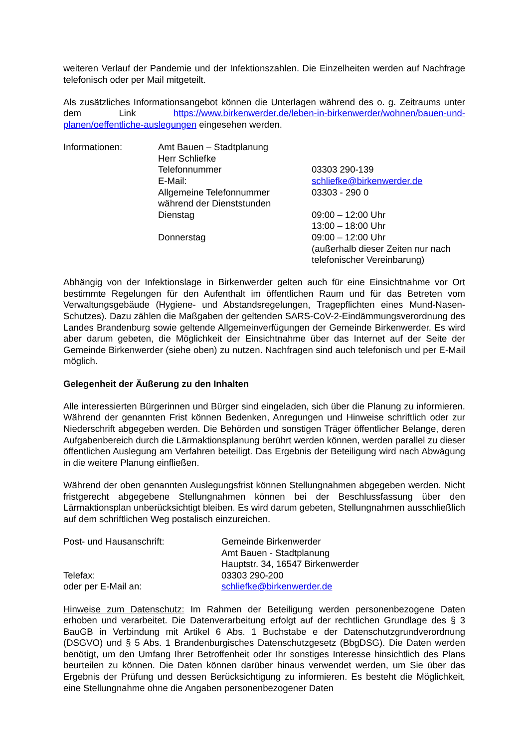weiteren Verlauf der Pandemie und der Infektionszahlen. Die Einzelheiten werden auf Nachfrage telefonisch oder per Mail mitgeteilt.
Als zusätzliches Informationsangebot können die Unterlagen während des o. g. Zeitraums unter dem Link https://www.birkenwerder.de/leben-in-birkenwerder/wohnen/bauen-und-planen/oeffentliche-auslegungen eingesehen werden.
| Informationen: | Amt Bauen – Stadtplanung | |
| | Herr Schliefke | |
| | Telefonnummer | 03303 290-139 |
| | E-Mail: | schliefke@birkenwerder.de |
| | Allgemeine Telefonnummer während der Dienststunden | 03303 - 290 0 |
| | Dienstag | 09:00 – 12:00 Uhr 13:00 – 18:00 Uhr |
| | Donnerstag | 09:00 – 12:00 Uhr (außerhalb dieser Zeiten nur nach telefonischer Vereinbarung) |
Abhängig von der Infektionslage in Birkenwerder gelten auch für eine Einsichtnahme vor Ort bestimmte Regelungen für den Aufenthalt im öffentlichen Raum und für das Betreten vom Verwaltungsgebäude (Hygiene- und Abstandsregelungen, Tragepflichten eines Mund-Nasen-Schutzes). Dazu zählen die Maßgaben der geltenden SARS-CoV-2-Eindämmungsverordnung des Landes Brandenburg sowie geltende Allgemeinverfügungen der Gemeinde Birkenwerder. Es wird aber darum gebeten, die Möglichkeit der Einsichtnahme über das Internet auf der Seite der Gemeinde Birkenwerder (siehe oben) zu nutzen. Nachfragen sind auch telefonisch und per E-Mail möglich.
Gelegenheit der Äußerung zu den Inhalten
Alle interessierten Bürgerinnen und Bürger sind eingeladen, sich über die Planung zu informieren. Während der genannten Frist können Bedenken, Anregungen und Hinweise schriftlich oder zur Niederschrift abgegeben werden. Die Behörden und sonstigen Träger öffentlicher Belange, deren Aufgabenbereich durch die Lärmaktionsplanung berührt werden können, werden parallel zu dieser öffentlichen Auslegung am Verfahren beteiligt. Das Ergebnis der Beteiligung wird nach Abwägung in die weitere Planung einfließen.
Während der oben genannten Auslegungsfrist können Stellungnahmen abgegeben werden. Nicht fristgerecht abgegebene Stellungnahmen können bei der Beschlussfassung über den Lärmaktionsplan unberücksichtigt bleiben. Es wird darum gebeten, Stellungnahmen ausschließlich auf dem schriftlichen Weg postalisch einzureichen.
| Post- und Hausanschrift: | Gemeinde Birkenwerder Amt Bauen - Stadtplanung Hauptstr. 34, 16547 Birkenwerder |
| Telefax: | 03303 290-200 |
| oder per E-Mail an: | schliefke@birkenwerder.de |
Hinweise zum Datenschutz: Im Rahmen der Beteiligung werden personenbezogene Daten erhoben und verarbeitet. Die Datenverarbeitung erfolgt auf der rechtlichen Grundlage des § 3 BauGB in Verbindung mit Artikel 6 Abs. 1 Buchstabe e der Datenschutzgrundverordnung (DSGVO) und § 5 Abs. 1 Brandenburgisches Datenschutzgesetz (BbgDSG). Die Daten werden benötigt, um den Umfang Ihrer Betroffenheit oder Ihr sonstiges Interesse hinsichtlich des Plans beurteilen zu können. Die Daten können darüber hinaus verwendet werden, um Sie über das Ergebnis der Prüfung und dessen Berücksichtigung zu informieren. Es besteht die Möglichkeit, eine Stellungnahme ohne die Angaben personenbezogener Daten